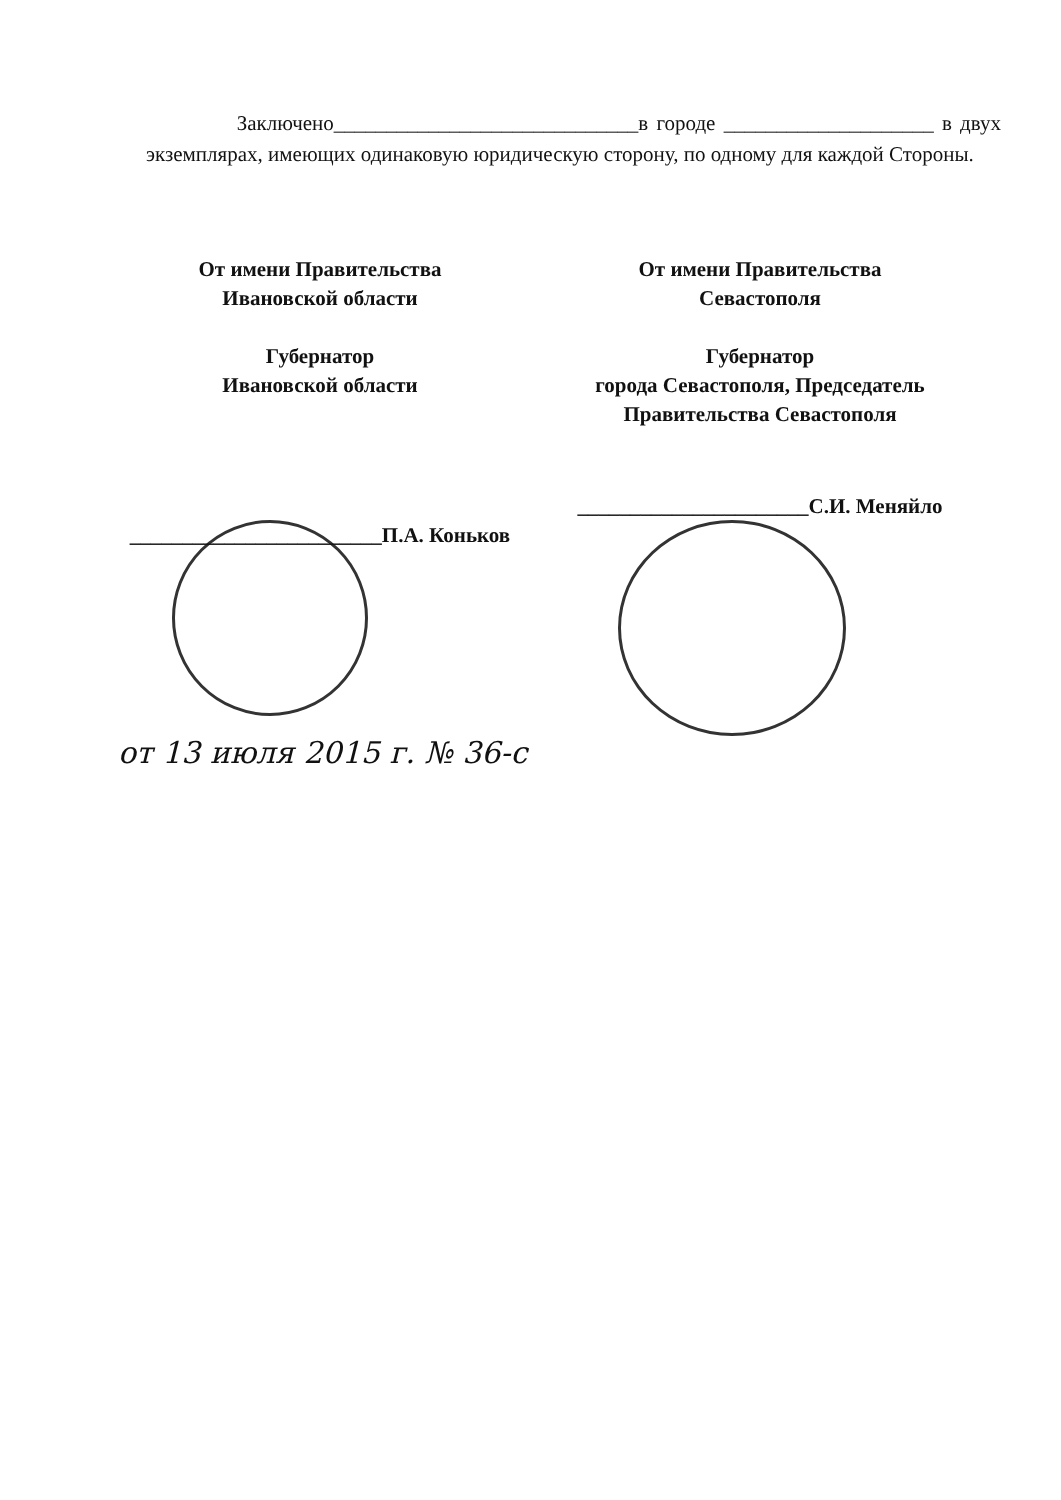Заключено_____________________________в городе ____________________ в двух экземплярах, имеющих одинаковую юридическую сторону, по одному для каждой Стороны.
От имени Правительства
Ивановской области
Губернатор
Ивановской области
________________________П.А. Коньков
От имени Правительства
Севастополя
Губернатор
города Севастополя, Председатель
Правительства Севастополя
______________________С.И. Меняйло
от 13 июля 2015 г. № 36-с